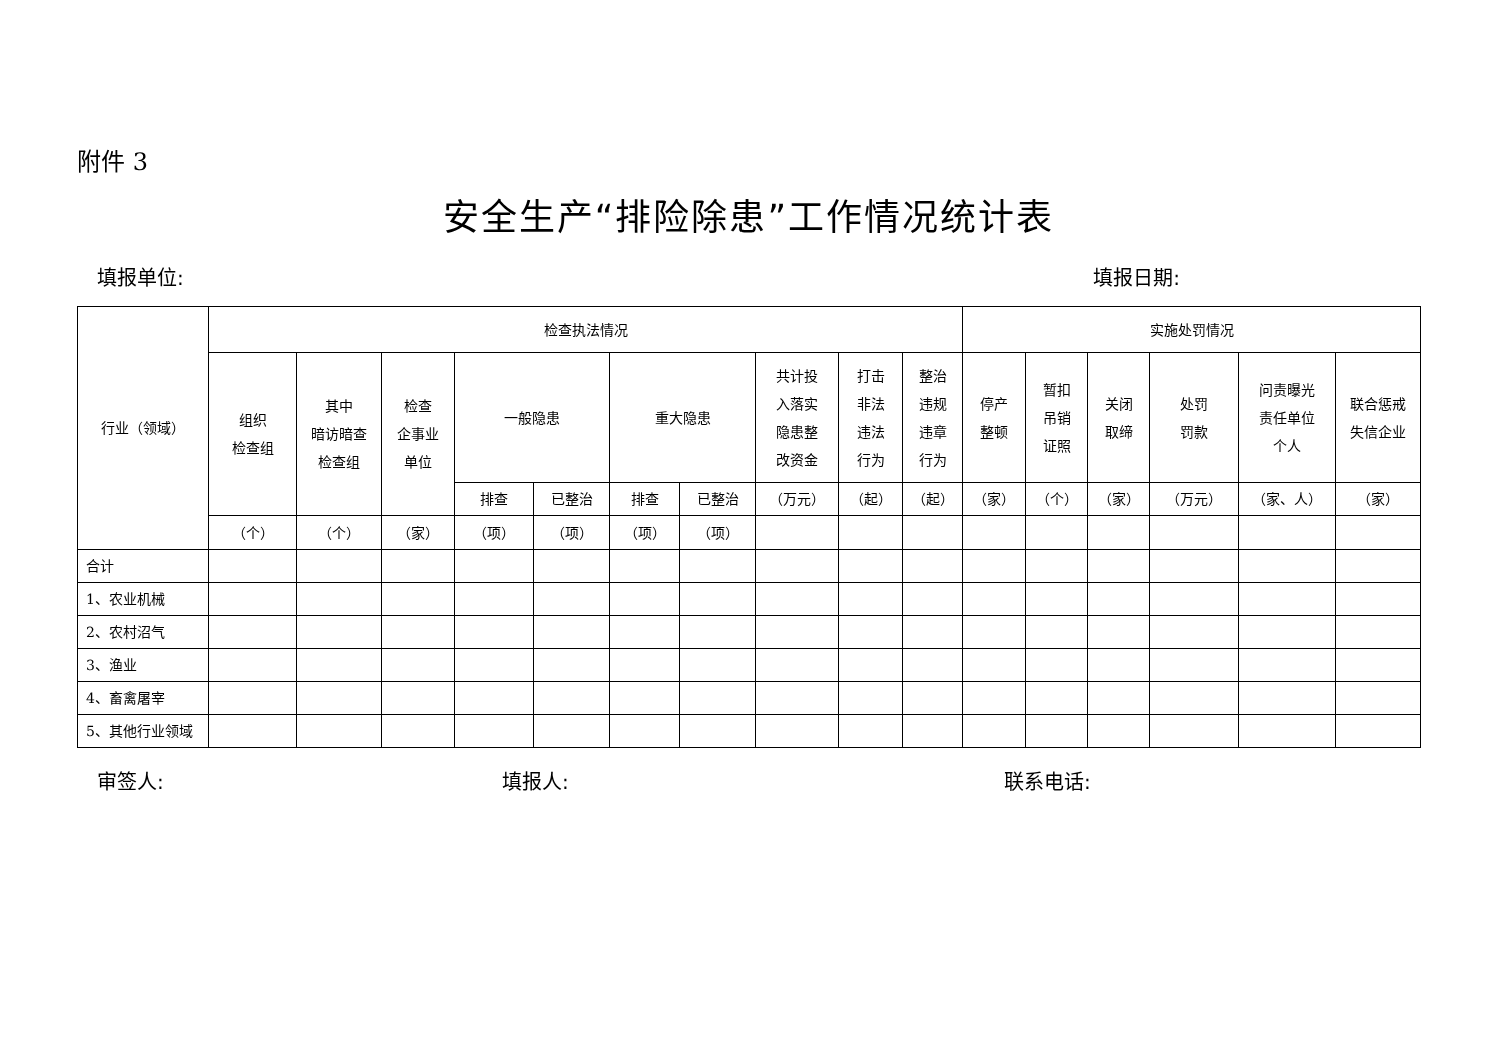附件 3
安全生产“排险除患”工作情况统计表
填报单位: 填报日期:
| 行业（领域） | 检查执法情况 | | | | | | | | | | 实施处罚情况 | | | | | |
| --- | --- | --- | --- | --- | --- | --- | --- | --- | --- | --- | --- | --- | --- | --- | --- | --- |
| | 组织 检查组 | 其中 暗访暗查 检查组 | 检查 企事业 单位 | 一般隐患 | | 重大隐患 | | 共计投 入落实 隐患整 改资金 | 打击 非法 违法 行为 | 整治 违规 违章 行为 | 停产 整顿 | 暂扣 吊销 证照 | 关闭 取缔 | 处罚 罚款 | 问责曝光 责任单位 个人 | 联合惩戒 失信企业 |
| | | | | 排查 | 已整治 | 排查 | 已整治 | （万元） | （起） | （起） | （家） | （个） | （家） | （万元） | （家、人） | （家） |
| | （个） | （个） | （家） | （项） | （项） | （项） | （项） | | | | | | | | | |
| 合计 | | | | | | | | | | | | | | | | |
| 1、农业机械 | | | | | | | | | | | | | | | | |
| 2、农村沼气 | | | | | | | | | | | | | | | | |
| 3、渔业 | | | | | | | | | | | | | | | | |
| 4、畜禽屠宰 | | | | | | | | | | | | | | | | |
| 5、其他行业领域 | | | | | | | | | | | | | | | | |
审签人: 填报人: 联系电话: